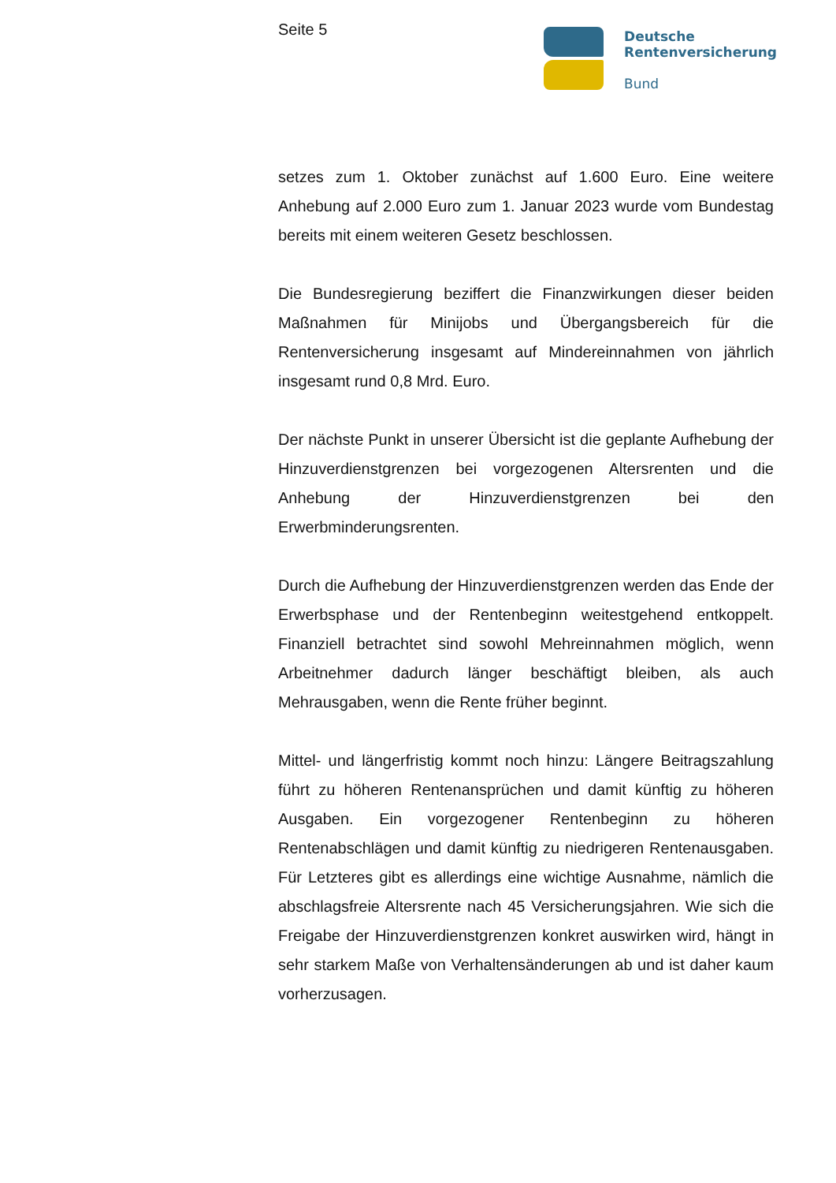Seite 5
Deutsche
Rentenversicherung
Bund
setzes zum 1. Oktober zunächst auf 1.600 Euro. Eine weitere Anhebung auf 2.000 Euro zum 1. Januar 2023 wurde vom Bundestag bereits mit einem weiteren Gesetz beschlossen.
Die Bundesregierung beziffert die Finanzwirkungen dieser beiden Maßnahmen für Minijobs und Übergangsbereich für die Rentenversicherung insgesamt auf Mindereinnahmen von jährlich insgesamt rund 0,8 Mrd. Euro.
Der nächste Punkt in unserer Übersicht ist die geplante Aufhebung der Hinzuverdienstgrenzen bei vorgezogenen Altersrenten und die Anhebung der Hinzuverdienstgrenzen bei den Erwerbminderungsrenten.
Durch die Aufhebung der Hinzuverdienstgrenzen werden das Ende der Erwerbsphase und der Rentenbeginn weitestgehend entkoppelt. Finanziell betrachtet sind sowohl Mehreinnahmen möglich, wenn Arbeitnehmer dadurch länger beschäftigt bleiben, als auch Mehrausgaben, wenn die Rente früher beginnt.
Mittel- und längerfristig kommt noch hinzu: Längere Beitragszahlung führt zu höheren Rentenansprüchen und damit künftig zu höheren Ausgaben. Ein vorgezogener Rentenbeginn zu höheren Rentenabschlägen und damit künftig zu niedrigeren Rentenausgaben. Für Letzteres gibt es allerdings eine wichtige Ausnahme, nämlich die abschlagsfreie Altersrente nach 45 Versicherungsjahren. Wie sich die Freigabe der Hinzuverdienstgrenzen konkret auswirken wird, hängt in sehr starkem Maße von Verhaltensänderungen ab und ist daher kaum vorherzusagen.